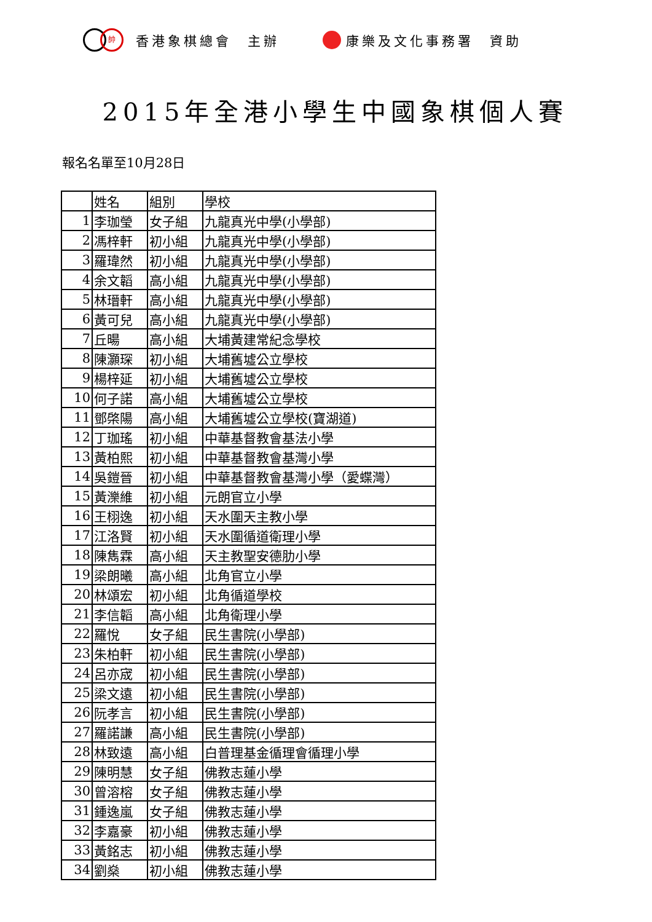帥香港象棋總會　主辦 康樂及文化事務署　資助
2015年全港小學生中國象棋個人賽
報名名單至10月28日
| | 姓名 | 組別 | 學校 |
| --- | --- | --- | --- |
| 1 | 李珈瑩 | 女子組 | 九龍真光中學(小學部) |
| 2 | 馮梓軒 | 初小組 | 九龍真光中學(小學部) |
| 3 | 羅瑋然 | 初小組 | 九龍真光中學(小學部) |
| 4 | 余文韜 | 高小組 | 九龍真光中學(小學部) |
| 5 | 林瑨軒 | 高小組 | 九龍真光中學(小學部) |
| 6 | 黃可兒 | 高小組 | 九龍真光中學(小學部) |
| 7 | 丘暘 | 高小組 | 大埔黃建常紀念學校 |
| 8 | 陳灝琛 | 初小組 | 大埔舊墟公立學校 |
| 9 | 楊梓延 | 初小組 | 大埔舊墟公立學校 |
| 10 | 何子諾 | 高小組 | 大埔舊墟公立學校 |
| 11 | 鄧棨陽 | 高小組 | 大埔舊墟公立學校(寶湖道) |
| 12 | 丁珈瑤 | 初小組 | 中華基督教會基法小學 |
| 13 | 黃柏熙 | 初小組 | 中華基督教會基灣小學 |
| 14 | 吳鎧晉 | 初小組 | 中華基督教會基灣小學（愛蝶灣） |
| 15 | 黃濼維 | 初小組 | 元朗官立小學 |
| 16 | 王栩逸 | 初小組 | 天水圍天主教小學 |
| 17 | 江洛賢 | 初小組 | 天水圍循道衛理小學 |
| 18 | 陳雋霖 | 高小組 | 天主教聖安德肋小學 |
| 19 | 梁朗曦 | 高小組 | 北角官立小學 |
| 20 | 林頌宏 | 初小組 | 北角循道學校 |
| 21 | 李信韜 | 高小組 | 北角衛理小學 |
| 22 | 羅悅 | 女子組 | 民生書院(小學部) |
| 23 | 朱柏軒 | 初小組 | 民生書院(小學部) |
| 24 | 呂亦宬 | 初小組 | 民生書院(小學部) |
| 25 | 梁文遠 | 初小組 | 民生書院(小學部) |
| 26 | 阮孝言 | 初小組 | 民生書院(小學部) |
| 27 | 羅諾謙 | 高小組 | 民生書院(小學部) |
| 28 | 林致遠 | 高小組 | 白普理基金循理會循理小學 |
| 29 | 陳明慧 | 女子組 | 佛教志蓮小學 |
| 30 | 曾溶榕 | 女子組 | 佛教志蓮小學 |
| 31 | 鍾逸嵐 | 女子組 | 佛教志蓮小學 |
| 32 | 李嘉豪 | 初小組 | 佛教志蓮小學 |
| 33 | 黃銘志 | 初小組 | 佛教志蓮小學 |
| 34 | 劉燊 | 初小組 | 佛教志蓮小學 |